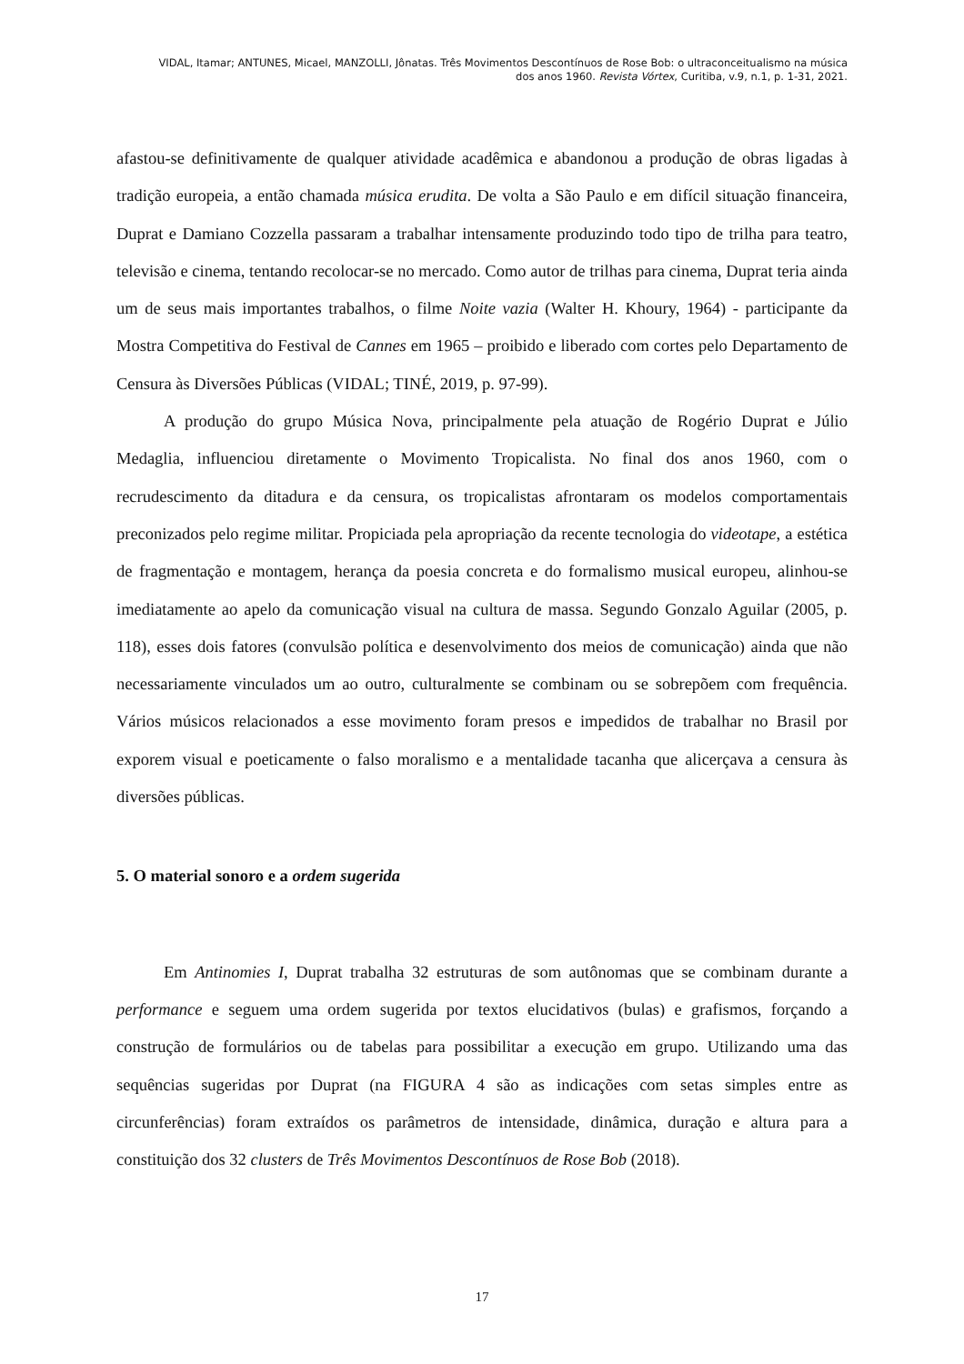VIDAL, Itamar; ANTUNES, Micael, MANZOLLI, Jônatas. Três Movimentos Descontínuos de Rose Bob: o ultraconceitualismo na música
dos anos 1960. Revista Vórtex, Curitiba, v.9, n.1, p. 1-31, 2021.
afastou-se definitivamente de qualquer atividade acadêmica e abandonou a produção de obras ligadas à tradição europeia, a então chamada música erudita. De volta a São Paulo e em difícil situação financeira, Duprat e Damiano Cozzella passaram a trabalhar intensamente produzindo todo tipo de trilha para teatro, televisão e cinema, tentando recolocar-se no mercado. Como autor de trilhas para cinema, Duprat teria ainda um de seus mais importantes trabalhos, o filme Noite vazia (Walter H. Khoury, 1964) - participante da Mostra Competitiva do Festival de Cannes em 1965 – proibido e liberado com cortes pelo Departamento de Censura às Diversões Públicas (VIDAL; TINÉ, 2019, p. 97-99).
A produção do grupo Música Nova, principalmente pela atuação de Rogério Duprat e Júlio Medaglia, influenciou diretamente o Movimento Tropicalista. No final dos anos 1960, com o recrudescimento da ditadura e da censura, os tropicalistas afrontaram os modelos comportamentais preconizados pelo regime militar. Propiciada pela apropriação da recente tecnologia do videotape, a estética de fragmentação e montagem, herança da poesia concreta e do formalismo musical europeu, alinhou-se imediatamente ao apelo da comunicação visual na cultura de massa. Segundo Gonzalo Aguilar (2005, p. 118), esses dois fatores (convulsão política e desenvolvimento dos meios de comunicação) ainda que não necessariamente vinculados um ao outro, culturalmente se combinam ou se sobrepõem com frequência. Vários músicos relacionados a esse movimento foram presos e impedidos de trabalhar no Brasil por exporem visual e poeticamente o falso moralismo e a mentalidade tacanha que alicerçava a censura às diversões públicas.
5. O material sonoro e a ordem sugerida
Em Antinomies I, Duprat trabalha 32 estruturas de som autônomas que se combinam durante a performance e seguem uma ordem sugerida por textos elucidativos (bulas) e grafismos, forçando a construção de formulários ou de tabelas para possibilitar a execução em grupo. Utilizando uma das sequências sugeridas por Duprat (na FIGURA 4 são as indicações com setas simples entre as circunferências) foram extraídos os parâmetros de intensidade, dinâmica, duração e altura para a constituição dos 32 clusters de Três Movimentos Descontínuos de Rose Bob (2018).
17